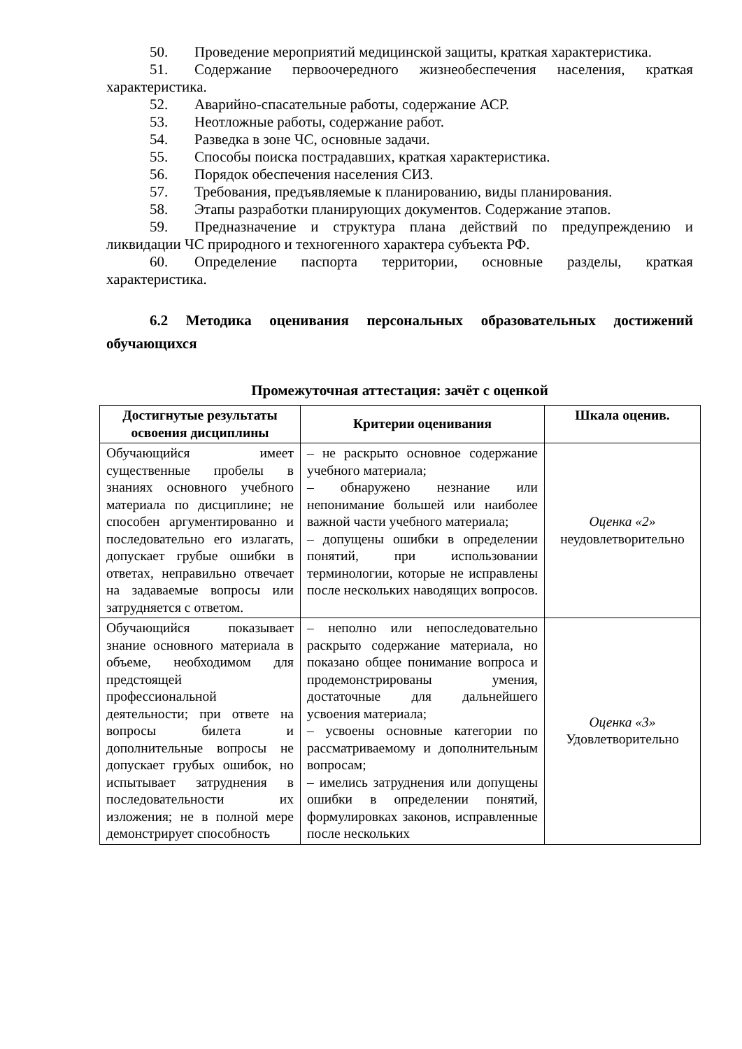50. Проведение мероприятий медицинской защиты, краткая характеристика.
51. Содержание первоочередного жизнеобеспечения населения, краткая характеристика.
52. Аварийно-спасательные работы, содержание АСР.
53. Неотложные работы, содержание работ.
54. Разведка в зоне ЧС, основные задачи.
55. Способы поиска пострадавших, краткая характеристика.
56. Порядок обеспечения населения СИЗ.
57. Требования, предъявляемые к планированию, виды планирования.
58. Этапы разработки планирующих документов. Содержание этапов.
59. Предназначение и структура плана действий по предупреждению и ликвидации ЧС природного и техногенного характера субъекта РФ.
60. Определение паспорта территории, основные разделы, краткая характеристика.
6.2 Методика оценивания персональных образовательных достижений обучающихся
Промежуточная аттестация: зачёт с оценкой
| Достигнутые результаты освоения дисциплины | Критерии оценивания | Шкала оценив. |
| --- | --- | --- |
| Обучающийся имеет существенные пробелы в знаниях основного учебного материала по дисциплине; не способен аргументированно и последовательно его излагать, допускает грубые ошибки в ответах, неправильно отвечает на задаваемые вопросы или затрудняется с ответом. | – не раскрыто основное содержание учебного материала; – обнаружено незнание или непонимание большей или наиболее важной части учебного материала; – допущены ошибки в определении понятий, при использовании терминологии, которые не исправлены после нескольких наводящих вопросов. | Оценка «2» неудовлетворительно |
| Обучающийся показывает знание основного материала в объеме, необходимом для предстоящей профессиональной деятельности; при ответе на вопросы билета и дополнительные вопросы не допускает грубых ошибок, но испытывает затруднения в последовательности их изложения; не в полной мере демонстрирует способность | – неполно или непоследовательно раскрыто содержание материала, но показано общее понимание вопроса и продемонстрированы умения, достаточные для дальнейшего усвоения материала; – усвоены основные категории по рассматриваемому и дополнительным вопросам; – имелись затруднения или допущены ошибки в определении понятий, формулировках законов, исправленные после нескольких | Оценка «3» Удовлетворительно |